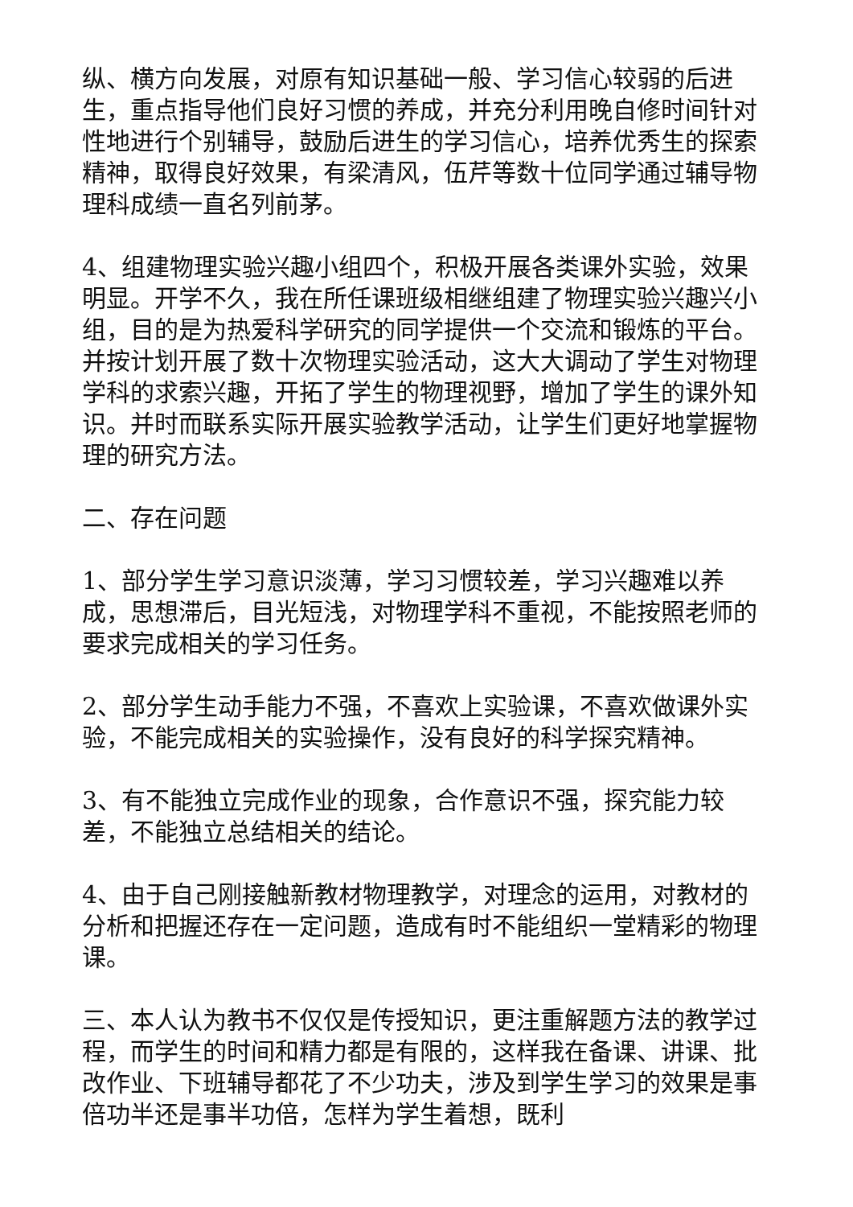纵、横方向发展，对原有知识基础一般、学习信心较弱的后进生，重点指导他们良好习惯的养成，并充分利用晚自修时间针对性地进行个别辅导，鼓励后进生的学习信心，培养优秀生的探索精神，取得良好效果，有梁清风，伍芹等数十位同学通过辅导物理科成绩一直名列前茅。
4、组建物理实验兴趣小组四个，积极开展各类课外实验，效果明显。开学不久，我在所任课班级相继组建了物理实验兴趣兴小组，目的是为热爱科学研究的同学提供一个交流和锻炼的平台。并按计划开展了数十次物理实验活动，这大大调动了学生对物理学科的求索兴趣，开拓了学生的物理视野，增加了学生的课外知识。并时而联系实际开展实验教学活动，让学生们更好地掌握物理的研究方法。
二、存在问题
1、部分学生学习意识淡薄，学习习惯较差，学习兴趣难以养成，思想滞后，目光短浅，对物理学科不重视，不能按照老师的要求完成相关的学习任务。
2、部分学生动手能力不强，不喜欢上实验课，不喜欢做课外实验，不能完成相关的实验操作，没有良好的科学探究精神。
3、有不能独立完成作业的现象，合作意识不强，探究能力较差，不能独立总结相关的结论。
4、由于自己刚接触新教材物理教学，对理念的运用，对教材的分析和把握还存在一定问题，造成有时不能组织一堂精彩的物理课。
三、本人认为教书不仅仅是传授知识，更注重解题方法的教学过程，而学生的时间和精力都是有限的，这样我在备课、讲课、批改作业、下班辅导都花了不少功夫，涉及到学生学习的效果是事倍功半还是事半功倍，怎样为学生着想，既利